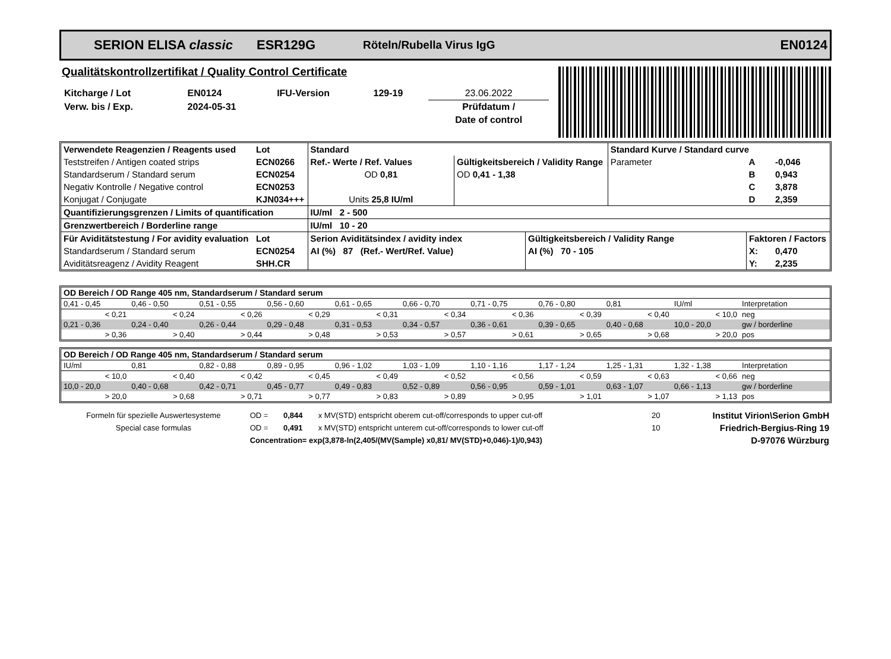SERION ELISA classic ESR129G Röteln/Rubella Virus IgG EN0124
Qualitätskontrollzertifikat / Quality Control Certificate
| Kitcharge / Lot | EN0124 | IFU-Version | 129-19 | 23.06.2022 |
| Verw. bis / Exp. | 2024-05-31 | | | Prüfdatum / |
| | | | | Date of control |
| Verwendete Reagenzien / Reagents used | Lot | Standard | | | | Standard Kurve / Standard curve | | |
| Teststreifen / Antigen coated strips | ECN0266 | Ref.- Werte / Ref. Values | Gültigkeitsbereich / Validity Range | | | Parameter | A | -0,046 |
| Standardserum / Standard serum | ECN0254 | OD 0,81 | OD 0,41 - 1,38 | | | | B | 0,943 |
| Negativ Kontrolle / Negative control | ECN0253 | | | | | | C | 3,878 |
| Konjugat / Conjugate | KJN034+++ | Units 25,8 IU/ml | | | | | D | 2,359 |
| Quantifizierungsgrenzen / Limits of quantification | | IU/ml 2 - 500 | | | | | | |
| Grenzwertbereich / Borderline range | | IU/ml 10 - 20 | | | | | | |
| Für Aviditätstestung / For avidity evaluation | Lot | Serion Aviditätsindex / avidity index | | | Gültigkeitsbereich / Validity Range | | Faktoren / Factors | |
| Standardserum / Standard serum | ECN0254 | AI (%) 87 (Ref.- Wert/Ref. Value) | | | AI (%) 70 - 105 | | X: | 0,470 |
| Aviditätsreagenz / Avidity Reagent | SHH.CR | | | | | | Y: | 2,235 |
| OD Bereich / OD Range 405 nm, Standardserum / Standard serum | | | | | | | | | | |
| 0,41 - 0,45 | 0,46 - 0,50 | 0,51 - 0,55 | 0,56 - 0,60 | 0,61 - 0,65 | 0,66 - 0,70 | 0,71 - 0,75 | 0,76 - 0,80 | 0,81 | IU/ml | Interpretation |
| < 0,21 | < 0,24 | < 0,26 | < 0,29 | < 0,31 | < 0,34 | < 0,36 | < 0,39 | < 0,40 | < 10,0 | neg |
| 0,21 - 0,36 | 0,24 - 0,40 | 0,26 - 0,44 | 0,29 - 0,48 | 0,31 - 0,53 | 0,34 - 0,57 | 0,36 - 0,61 | 0,39 - 0,65 | 0,40 - 0,68 | 10,0 - 20,0 | gw / borderline |
| > 0,36 | > 0,40 | > 0,44 | > 0,48 | > 0,53 | > 0,57 | > 0,61 | > 0,65 | > 0,68 | > 20,0 | pos |
| OD Bereich / OD Range 405 nm, Standardserum / Standard serum | | | | | | | | | | |
| IU/ml | 0,81 | 0,82 - 0,88 | 0,89 - 0,95 | 0,96 - 1,02 | 1,03 - 1,09 | 1,10 - 1,16 | 1,17 - 1,24 | 1,25 - 1,31 | 1,32 - 1,38 | Interpretation |
| < 10,0 | < 0,40 | < 0,42 | < 0,45 | < 0,49 | < 0,52 | < 0,56 | < 0,59 | < 0,63 | < 0,66 | neg |
| 10,0 - 20,0 | 0,40 - 0,68 | 0,42 - 0,71 | 0,45 - 0,77 | 0,49 - 0,83 | 0,52 - 0,89 | 0,56 - 0,95 | 0,59 - 1,01 | 0,63 - 1,07 | 0,66 - 1,13 | gw / borderline |
| > 20,0 | > 0,68 | > 0,71 | > 0,77 | > 0,83 | > 0,89 | > 0,95 | > 1,01 | > 1,07 | > 1,13 | pos |
| Formeln für spezielle Auswertesysteme | OD = | 0,844 | x MV(STD) entspricht oberem cut-off/corresponds to upper cut-off | 20 | Institut Virion\Serion GmbH |
| Special case formulas | OD = | 0,491 | x MV(STD) entspricht unterem cut-off/corresponds to lower cut-off | 10 | Friedrich-Bergius-Ring 19 |
| | Concentration= exp(3,878-ln(2,405/(MV(Sample) x0,81/ MV(STD)+0,046)-1)/0,943) | | | | D-97076 Würzburg |